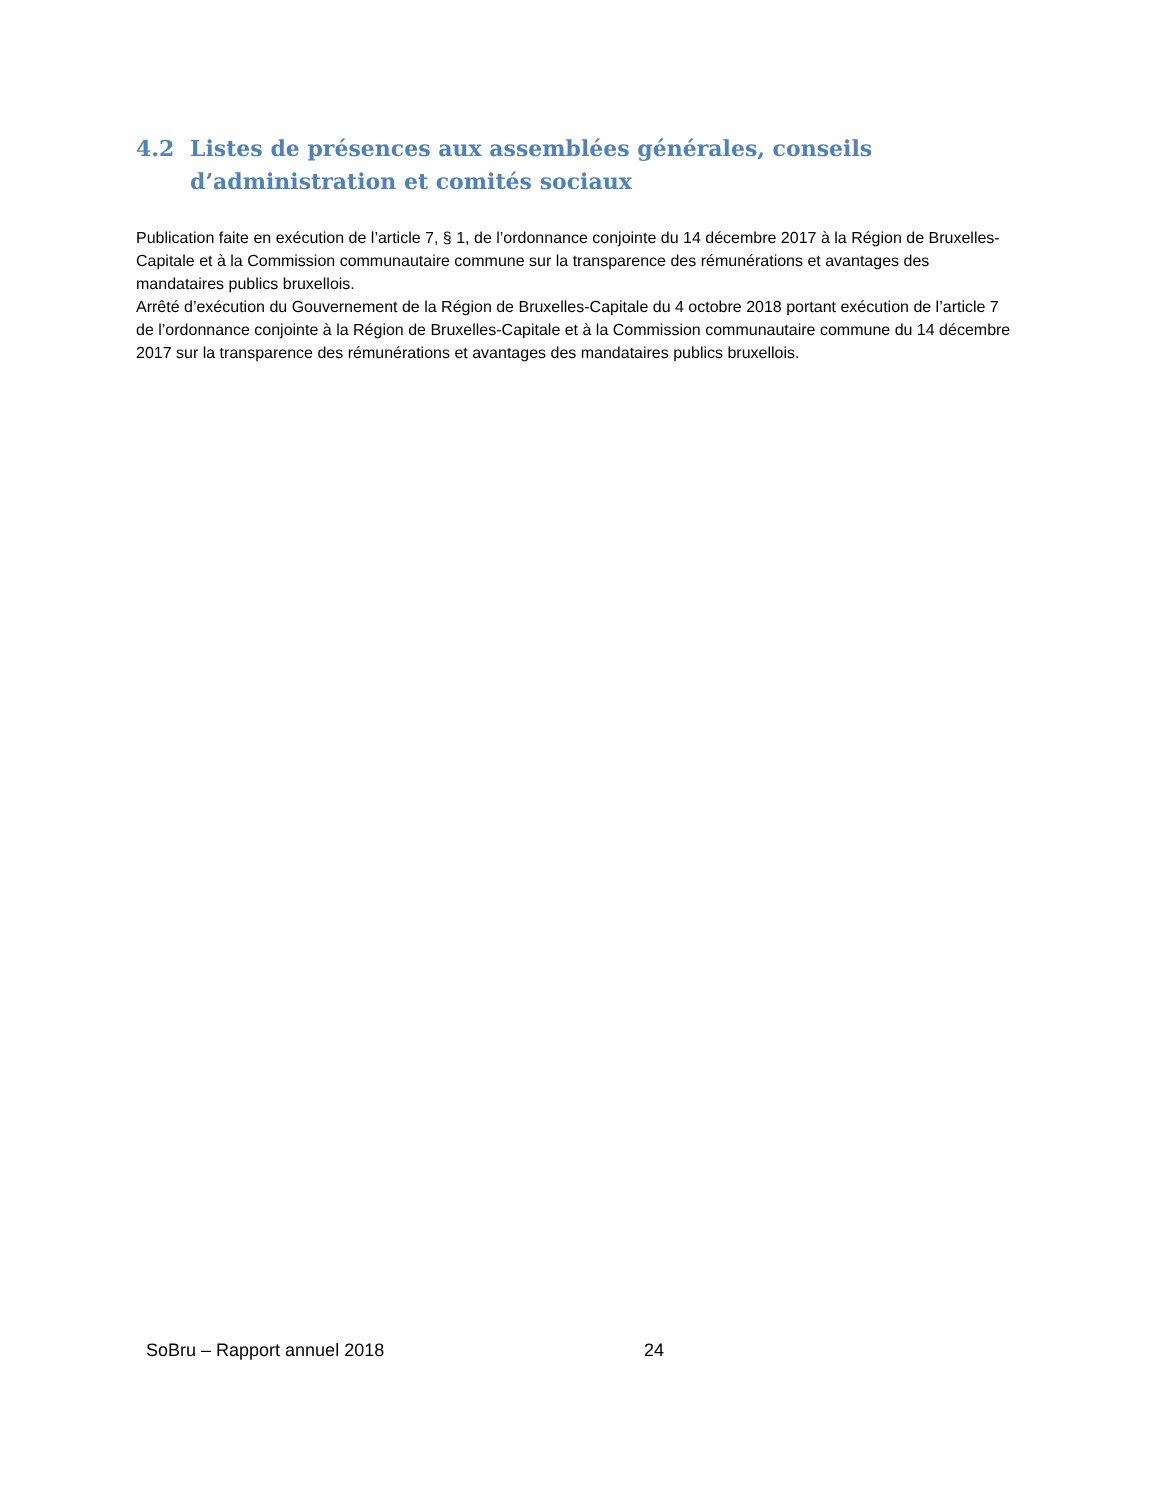4.2 Listes de présences aux assemblées générales, conseils d’administration et comités sociaux
Publication faite en exécution de l’article 7, § 1, de l’ordonnance conjointe du 14 décembre 2017 à la Région de Bruxelles-Capitale et à la Commission communautaire commune sur la transparence des rémunérations et avantages des mandataires publics bruxellois.
Arrêté d’exécution du Gouvernement de la Région de Bruxelles-Capitale du 4 octobre 2018 portant exécution de l’article 7 de l’ordonnance conjointe à la Région de Bruxelles-Capitale et à la Commission communautaire commune du 14 décembre 2017 sur la transparence des rémunérations et avantages des mandataires publics bruxellois.
SoBru – Rapport annuel 2018 24